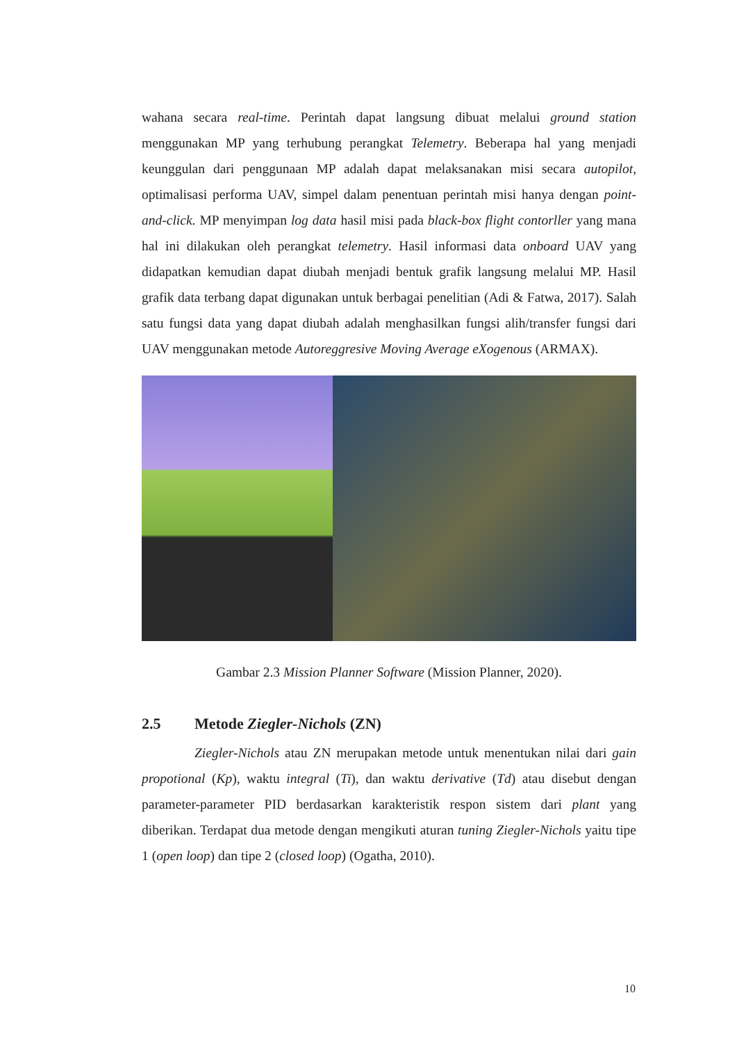wahana secara real-time. Perintah dapat langsung dibuat melalui ground station menggunakan MP yang terhubung perangkat Telemetry. Beberapa hal yang menjadi keunggulan dari penggunaan MP adalah dapat melaksanakan misi secara autopilot, optimalisasi performa UAV, simpel dalam penentuan perintah misi hanya dengan point-and-click. MP menyimpan log data hasil misi pada black-box flight contorller yang mana hal ini dilakukan oleh perangkat telemetry. Hasil informasi data onboard UAV yang didapatkan kemudian dapat diubah menjadi bentuk grafik langsung melalui MP. Hasil grafik data terbang dapat digunakan untuk berbagai penelitian (Adi & Fatwa, 2017). Salah satu fungsi data yang dapat diubah adalah menghasilkan fungsi alih/transfer fungsi dari UAV menggunakan metode Autoreggresive Moving Average eXogenous (ARMAX).
Gambar 2.3 Mission Planner Software (Mission Planner, 2020).
2.5 Metode Ziegler-Nichols (ZN)
Ziegler-Nichols atau ZN merupakan metode untuk menentukan nilai dari gain propotional (Kp), waktu integral (Ti), dan waktu derivative (Td) atau disebut dengan parameter-parameter PID berdasarkan karakteristik respon sistem dari plant yang diberikan. Terdapat dua metode dengan mengikuti aturan tuning Ziegler-Nichols yaitu tipe 1 (open loop) dan tipe 2 (closed loop) (Ogatha, 2010).
10